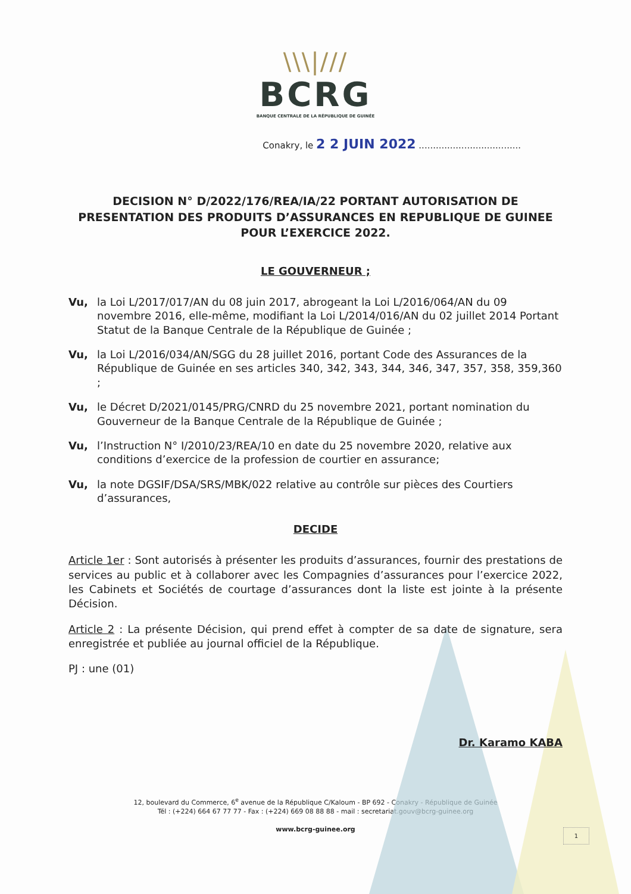\\\|///
BCRG
BANQUE CENTRALE DE LA RÉPUBLIQUE DE GUINÉE
Conakry, le 2 2 JUIN 2022 ....................................
DECISION N° D/2022/176/REA/IA/22 PORTANT AUTORISATION DE PRESENTATION DES PRODUITS D’ASSURANCES EN REPUBLIQUE DE GUINEE POUR L’EXERCICE 2022.
LE GOUVERNEUR ;
Vu, la Loi L/2017/017/AN du 08 juin 2017, abrogeant la Loi L/2016/064/AN du 09 novembre 2016, elle-même, modifiant la Loi L/2014/016/AN du 02 juillet 2014 Portant Statut de la Banque Centrale de la République de Guinée ;
Vu, la Loi L/2016/034/AN/SGG du 28 juillet 2016, portant Code des Assurances de la République de Guinée en ses articles 340, 342, 343, 344, 346, 347, 357, 358, 359,360 ;
Vu, le Décret D/2021/0145/PRG/CNRD du 25 novembre 2021, portant nomination du Gouverneur de la Banque Centrale de la République de Guinée ;
Vu, l’Instruction N° I/2010/23/REA/10 en date du 25 novembre 2020, relative aux conditions d’exercice de la profession de courtier en assurance;
Vu, la note DGSIF/DSA/SRS/MBK/022 relative au contrôle sur pièces des Courtiers d’assurances,
DECIDE
Article 1er : Sont autorisés à présenter les produits d’assurances, fournir des prestations de services au public et à collaborer avec les Compagnies d’assurances pour l’exercice 2022, les Cabinets et Sociétés de courtage d’assurances dont la liste est jointe à la présente Décision.
Article 2 : La présente Décision, qui prend effet à compter de sa date de signature, sera enregistrée et publiée au journal officiel de la République.
PJ : une (01)
Dr. Karamo KABA
12, boulevard du Commerce, 6<sup>e</sup> avenue de la République C/Kaloum - BP 692 - Conakry - République de Guinée
Tél : (+224) 664 67 77 77 - Fax : (+224) 669 08 88 88 - mail : secretariat.gouv@bcrg-guinee.org
www.bcrg-guinee.org
1